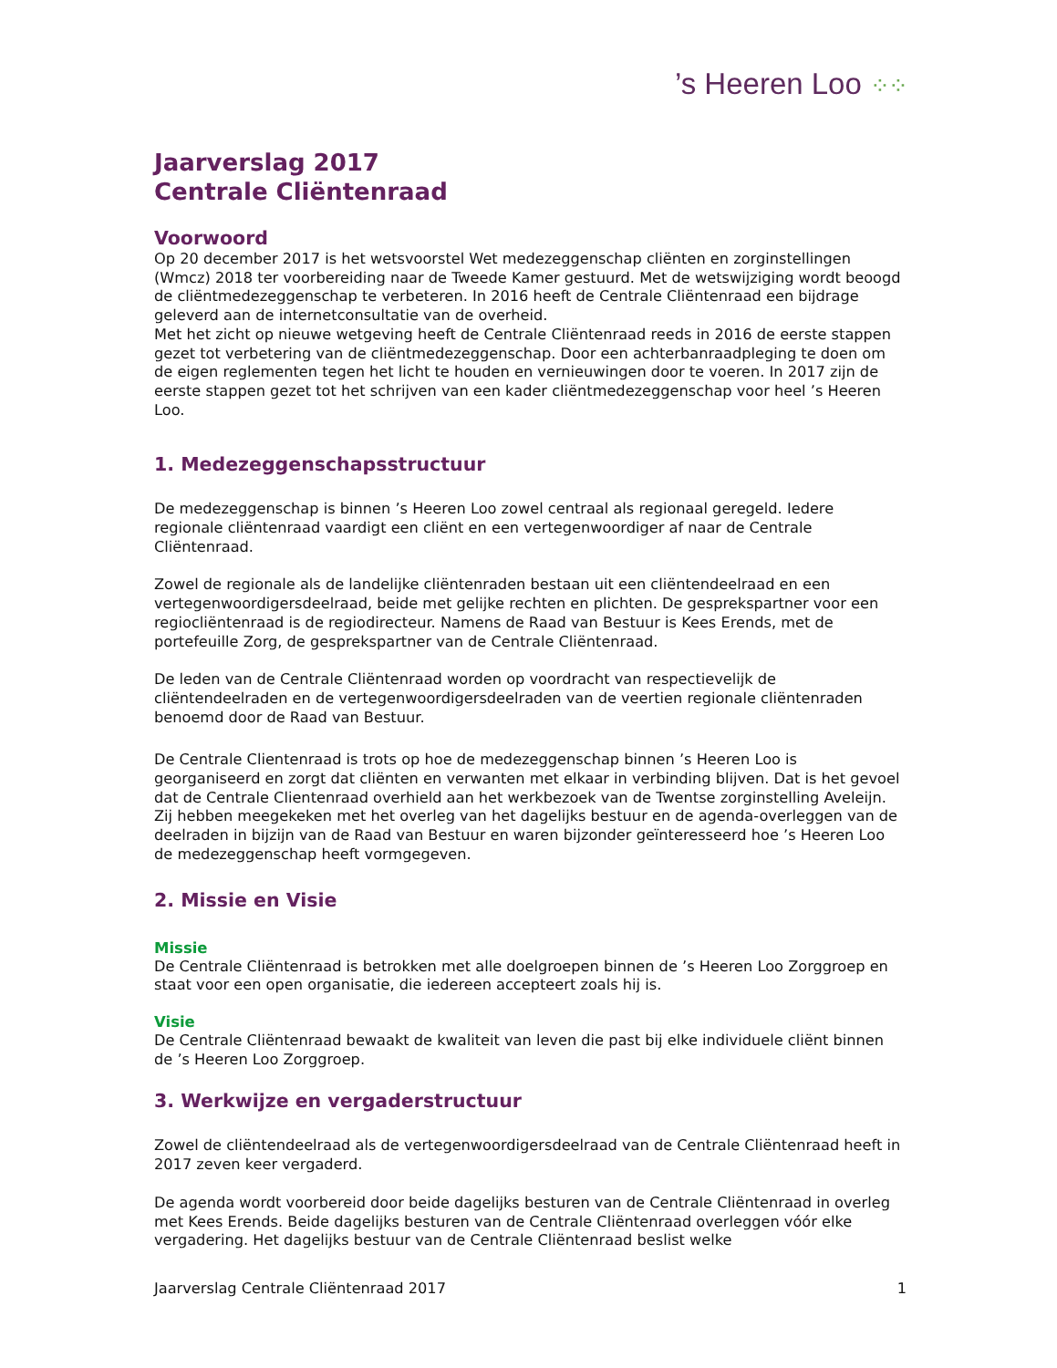’s Heeren Loo ⁘⁘
Jaarverslag 2017
Centrale Cliëntenraad
Voorwoord
Op 20 december 2017 is het wetsvoorstel Wet medezeggenschap cliënten en zorginstellingen (Wmcz) 2018 ter voorbereiding naar de Tweede Kamer gestuurd. Met de wetswijziging wordt beoogd de cliëntmedezeggenschap te verbeteren. In 2016 heeft de Centrale Cliëntenraad een bijdrage geleverd aan de internetconsultatie van de overheid.
Met het zicht op nieuwe wetgeving heeft de Centrale Cliëntenraad reeds in 2016 de eerste stappen gezet tot verbetering van de cliëntmedezeggenschap. Door een achterbanraadpleging te doen om de eigen reglementen tegen het licht te houden en vernieuwingen door te voeren. In 2017 zijn de eerste stappen gezet tot het schrijven van een kader cliëntmedezeggenschap voor heel ’s Heeren Loo.
1. Medezeggenschapsstructuur
De medezeggenschap is binnen ’s Heeren Loo zowel centraal als regionaal geregeld. Iedere regionale cliëntenraad vaardigt een cliënt en een vertegenwoordiger af naar de Centrale Cliëntenraad.
Zowel de regionale als de landelijke cliëntenraden bestaan uit een cliëntendeelraad en een vertegenwoordigersdeelraad, beide met gelijke rechten en plichten. De gesprekspartner voor een regiocliëntenraad is de regiodirecteur. Namens de Raad van Bestuur is Kees Erends, met de portefeuille Zorg, de gesprekspartner van de Centrale Cliëntenraad.
De leden van de Centrale Cliëntenraad worden op voordracht van respectievelijk de cliëntendeelraden en de vertegenwoordigersdeelraden van de veertien regionale cliëntenraden benoemd door de Raad van Bestuur.
De Centrale Clientenraad is trots op hoe de medezeggenschap binnen ’s Heeren Loo is georganiseerd en zorgt dat cliënten en verwanten met elkaar in verbinding blijven. Dat is het gevoel dat de Centrale Clientenraad overhield aan het werkbezoek van de Twentse zorginstelling Aveleijn. Zij hebben meegekeken met het overleg van het dagelijks bestuur en de agenda-overleggen van de deelraden in bijzijn van de Raad van Bestuur en waren bijzonder geïnteresseerd hoe ’s Heeren Loo de medezeggenschap heeft vormgegeven.
2. Missie en Visie
Missie
De Centrale Cliëntenraad is betrokken met alle doelgroepen binnen de ’s Heeren Loo Zorggroep en staat voor een open organisatie, die iedereen accepteert zoals hij is.
Visie
De Centrale Cliëntenraad bewaakt de kwaliteit van leven die past bij elke individuele cliënt binnen de ’s Heeren Loo Zorggroep.
3. Werkwijze en vergaderstructuur
Zowel de cliëntendeelraad als de vertegenwoordigersdeelraad van de Centrale Cliëntenraad heeft in 2017 zeven keer vergaderd.
De agenda wordt voorbereid door beide dagelijks besturen van de Centrale Cliëntenraad in overleg met Kees Erends. Beide dagelijks besturen van de Centrale Cliëntenraad overleggen vóór elke vergadering. Het dagelijks bestuur van de Centrale Cliëntenraad beslist welke
Jaarverslag Centrale Cliëntenraad 2017 1